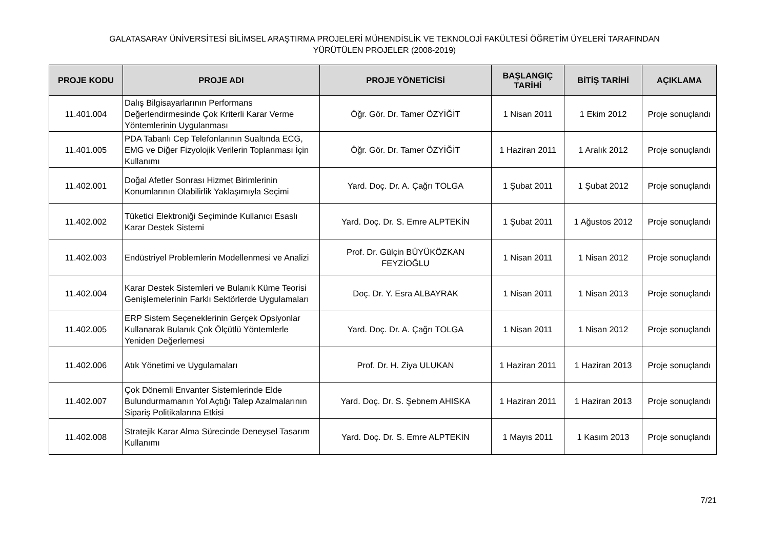GALATASARAY ÜNİVERSİTESİ BİLİMSEL ARAŞTIRMA PROJELERİ MÜHENDİSLİK VE TEKNOLOJİ FAKÜLTESİ ÖĞRETİM ÜYELERİ TARAFINDAN
YÜRÜTÜLEN PROJELER (2008-2019)
| PROJE KODU | PROJE ADI | PROJE YÖNETİCİSİ | BAŞLANGIÇ TARİHİ | BİTİŞ TARİHİ | AÇIKLAMA |
| --- | --- | --- | --- | --- | --- |
| 11.401.004 | Dalış Bilgisayarlarının Performans Değerlendirmesinde Çok Kriterli Karar Verme Yöntemlerinin Uygulanması | Öğr. Gör. Dr. Tamer ÖZYİĞİT | 1 Nisan 2011 | 1 Ekim 2012 | Proje sonuçlandı |
| 11.401.005 | PDA Tabanlı Cep Telefonlarının Sualtında ECG, EMG ve Diğer Fizyolojik Verilerin Toplanması İçin Kullanımı | Öğr. Gör. Dr. Tamer ÖZYİĞİT | 1 Haziran 2011 | 1 Aralık 2012 | Proje sonuçlandı |
| 11.402.001 | Doğal Afetler Sonrası Hizmet Birimlerinin Konumlarının Olabilirlik Yaklaşımıyla Seçimi | Yard. Doç. Dr. A. Çağrı TOLGA | 1 Şubat 2011 | 1 Şubat 2012 | Proje sonuçlandı |
| 11.402.002 | Tüketici Elektroniği Seçiminde Kullanıcı Esaslı Karar Destek Sistemi | Yard. Doç. Dr. S. Emre ALPTEKİN | 1 Şubat 2011 | 1 Ağustos 2012 | Proje sonuçlandı |
| 11.402.003 | Endüstriyel Problemlerin Modellenmesi ve Analizi | Prof. Dr. Gülçin BÜYÜKÖZKAN FEYZİOĞLU | 1 Nisan 2011 | 1 Nisan 2012 | Proje sonuçlandı |
| 11.402.004 | Karar Destek Sistemleri ve Bulanık Küme Teorisi Genişlemelerinin Farklı Sektörlerde Uygulamaları | Doç. Dr. Y. Esra ALBAYRAK | 1 Nisan 2011 | 1 Nisan 2013 | Proje sonuçlandı |
| 11.402.005 | ERP Sistem Seçeneklerinin Gerçek Opsiyonlar Kullanarak Bulanık Çok Ölçütlü Yöntemlerle Yeniden Değerlemesi | Yard. Doç. Dr. A. Çağrı TOLGA | 1 Nisan 2011 | 1 Nisan 2012 | Proje sonuçlandı |
| 11.402.006 | Atık Yönetimi ve Uygulamaları | Prof. Dr. H. Ziya ULUKAN | 1 Haziran 2011 | 1 Haziran 2013 | Proje sonuçlandı |
| 11.402.007 | Çok Dönemli Envanter Sistemlerinde Elde Bulundurmamanın Yol Açtığı Talep Azalmalarının Sipariş Politikalarına Etkisi | Yard. Doç. Dr. S. Şebnem AHISKA | 1 Haziran 2011 | 1 Haziran 2013 | Proje sonuçlandı |
| 11.402.008 | Stratejik Karar Alma Sürecinde Deneysel Tasarım Kullanımı | Yard. Doç. Dr. S. Emre ALPTEKİN | 1 Mayıs 2011 | 1 Kasım 2013 | Proje sonuçlandı |
7/21